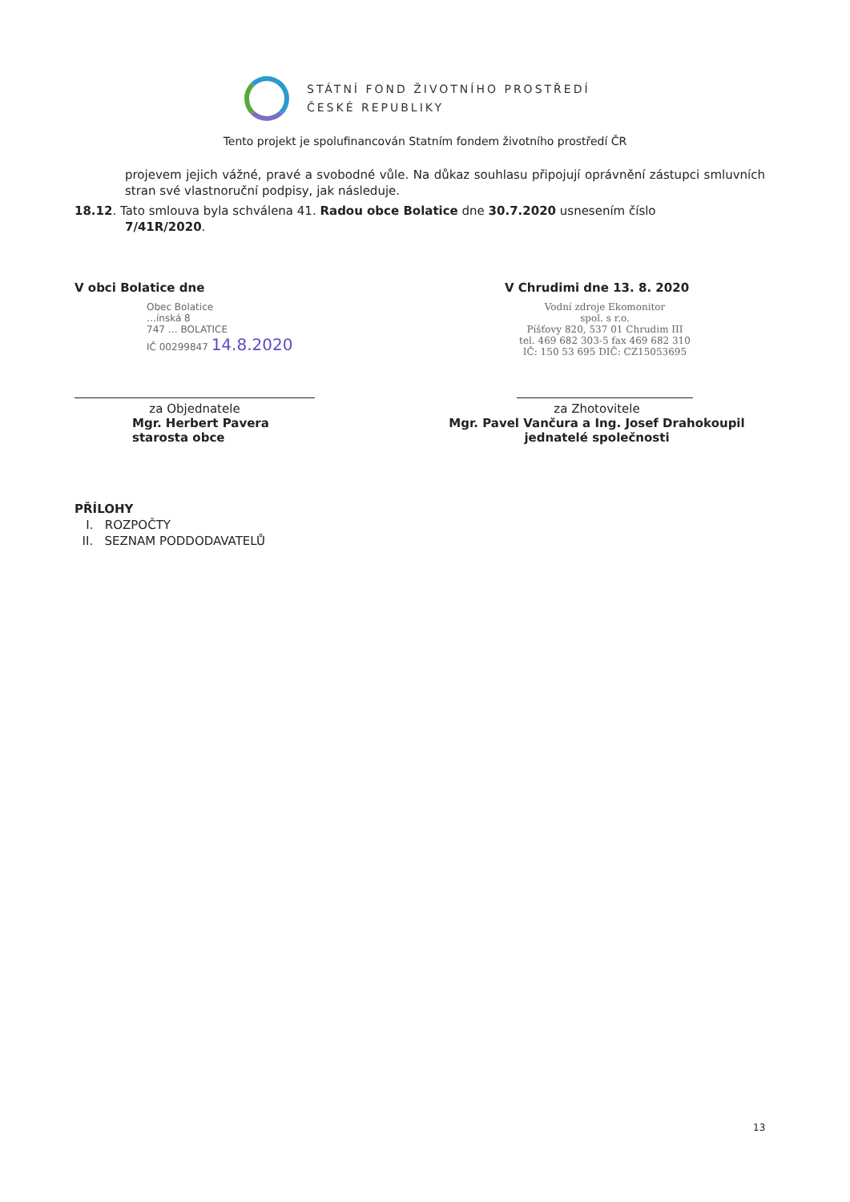STÁTNÍ FOND ŽIVOTNÍHO PROSTŘEDÍ
ČESKÉ REPUBLIKY
Tento projekt je spolufinancován Statním fondem životního prostředí ČR
projevem jejich vážné, pravé a svobodné vůle. Na důkaz souhlasu připojují oprávnění zástupci smluvních stran své vlastnoruční podpisy, jak následuje.
18.12. Tato smlouva byla schválena 41. Radou obce Bolatice dne 30.7.2020 usnesením číslo
7/41R/2020.
V obci Bolatice dne
Obec Bolatice
…ínská 8
747 … BOLATICE
IČ 00299847 14.8.2020
za Objednatele
Mgr. Herbert Pavera
starosta obce
V Chrudimi dne 13. 8. 2020
Vodní zdroje Ekomonitor
spol. s r.o.
Píšťovy 820, 537 01 Chrudim III
tel. 469 682 303-5 fax 469 682 310
IČ: 150 53 695 DIČ: CZ15053695
za Zhotovitele
Mgr. Pavel Vančura a Ing. Josef Drahokoupil
jednatelé společnosti
PŘÍLOHY
I. ROZPOČTY
II. SEZNAM PODDODAVATELŮ
13